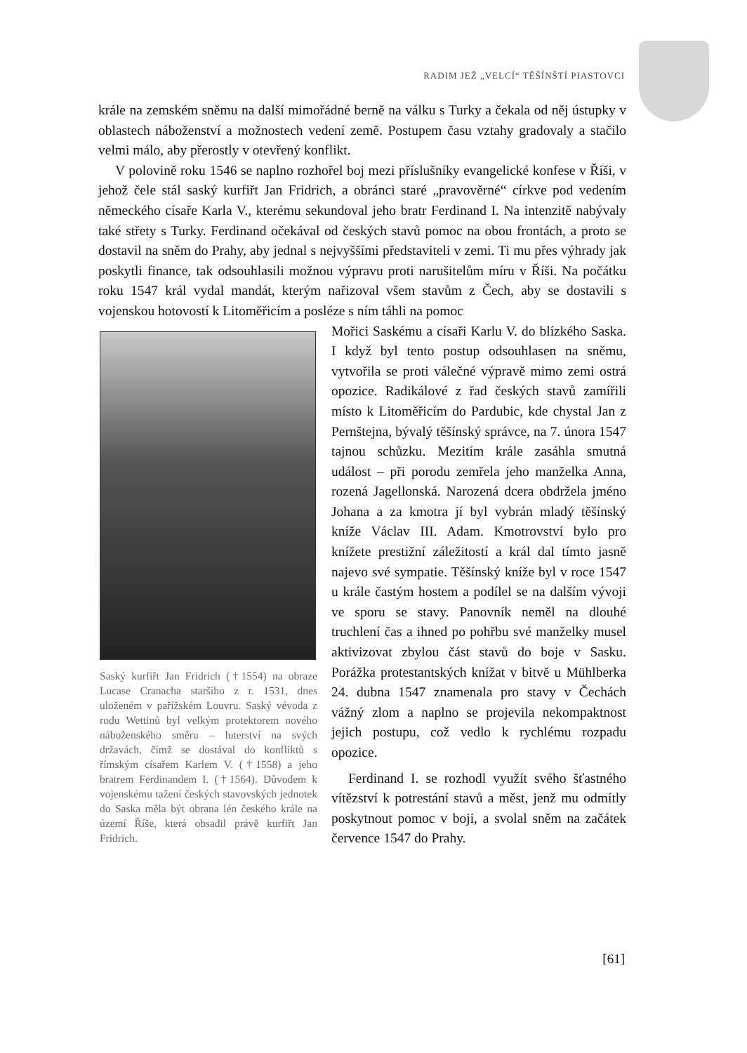RADIM JEŽ „VELCÍ“ TĚŠÍNŠTÍ PIASTOVCI
krále na zemském sněmu na další mimořádné berně na válku s Turky a čekala od něj ústupky v oblastech náboženství a možnostech vedení země. Postupem času vztahy gradovaly a stačilo velmi málo, aby přerostly v otevřený konflikt.
V polovině roku 1546 se naplno rozhořel boj mezi příslušníky evangelické konfese v Říši, v jehož čele stál saský kurfiřt Jan Fridrich, a obránci staré „pravověrné“ církve pod vedením německého císaře Karla V., kterému sekundoval jeho bratr Ferdinand I. Na intenzitě nabývaly také střety s Turky. Ferdinand očekával od českých stavů pomoc na obou frontách, a proto se dostavil na sněm do Prahy, aby jednal s nejvyššími představiteli v zemi. Ti mu přes výhrady jak poskytli finance, tak odsouhlasili možnou výpravu proti narušitelům míru v Říši. Na počátku roku 1547 král vydal mandát, kterým nařizoval všem stavům z Čech, aby se dostavili s vojenskou hotovostí k Litoměřicím a posléze s ním táhli na pomoc
Saský kurfiřt Jan Fridrich (†1554) na obraze Lucase Cranacha staršího z r. 1531, dnes uloženém v pařížském Louvru. Saský vévoda z rodu Wettinů byl velkým protektorem nového náboženského směru – luterství na svých državách, čímž se dostával do konfliktů s římským císařem Karlem V. (†1558) a jeho bratrem Ferdinandem I. (†1564). Důvodem k vojenskému tažení českých stavovských jednotek do Saska měla být obrana lén českého krále na území Říše, která obsadil právě kurfiřt Jan Fridrich.
Mořici Saskému a císaři Karlu V. do blízkého Saska. I když byl tento postup odsouhlasen na sněmu, vytvořila se proti válečné výpravě mimo zemi ostrá opozice. Radikálové z řad českých stavů zamířili místo k Litoměřicím do Pardubic, kde chystal Jan z Pernštejna, bývalý těšínský správce, na 7. února 1547 tajnou schůzku. Mezitím krále zasáhla smutná událost – při porodu zemřela jeho manželka Anna, rozená Jagellonská. Narozená dcera obdržela jméno Johana a za kmotra jí byl vybrán mladý těšínský kníže Václav III. Adam. Kmotrovství bylo pro knížete prestižní záležitostí a král dal tímto jasně najevo své sympatie. Těšínský kníže byl v roce 1547 u krále častým hostem a podílel se na dalším vývoji ve sporu se stavy. Panovník neměl na dlouhé truchlení čas a ihned po pohřbu své manželky musel aktivizovat zbylou část stavů do boje v Sasku. Porážka protestantských knížat v bitvě u Mühlberka 24. dubna 1547 znamenala pro stavy v Čechách vážný zlom a naplno se projevila nekompaktnost jejich postupu, což vedlo k rychlému rozpadu opozice.
Ferdinand I. se rozhodl využít svého šťastného vítězství k potrestání stavů a měst, jenž mu odmítly poskytnout pomoc v boji, a svolal sněm na začátek července 1547 do Prahy.
[61]